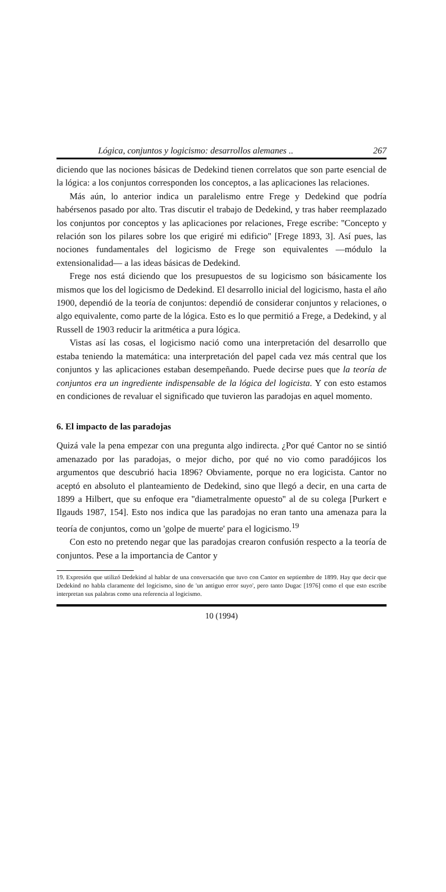Lógica, conjuntos y logicismo: desarrollos alemanes .. 267
diciendo que las nociones básicas de Dedekind tienen correlatos que son parte esencial de la lógica: a los conjuntos corresponden los conceptos, a las aplicaciones las relaciones.
Más aún, lo anterior indica un paralelismo entre Frege y Dedekind que podría habérsenos pasado por alto. Tras discutir el trabajo de Dedekind, y tras haber reemplazado los conjuntos por conceptos y las aplicaciones por relaciones, Frege escribe: ''Concepto y relación son los pilares sobre los que erigiré mi edificio'' [Frege 1893, 3]. Así pues, las nociones fundamentales del logicismo de Frege son equivalentes —módulo la extensionalidad— a las ideas básicas de Dedekind.
Frege nos está diciendo que los presupuestos de su logicismo son básicamente los mismos que los del logicismo de Dedekind. El desarrollo inicial del logicismo, hasta el año 1900, dependió de la teoría de conjuntos: dependió de considerar conjuntos y relaciones, o algo equivalente, como parte de la lógica. Esto es lo que permitió a Frege, a Dedekind, y al Russell de 1903 reducir la aritmética a pura lógica.
Vistas así las cosas, el logicismo nació como una interpretación del desarrollo que estaba teniendo la matemática: una interpretación del papel cada vez más central que los conjuntos y las aplicaciones estaban desempeñando. Puede decirse pues que la teoría de conjuntos era un ingrediente indispensable de la lógica del logicista. Y con esto estamos en condiciones de revaluar el significado que tuvieron las paradojas en aquel momento.
6. El impacto de las paradojas
Quizá vale la pena empezar con una pregunta algo indirecta. ¿Por qué Cantor no se sintió amenazado por las paradojas, o mejor dicho, por qué no vio como paradójicos los argumentos que descubrió hacia 1896? Obviamente, porque no era logicista. Cantor no aceptó en absoluto el planteamiento de Dedekind, sino que llegó a decir, en una carta de 1899 a Hilbert, que su enfoque era ''diametralmente opuesto'' al de su colega [Purkert e Ilgauds 1987, 154]. Esto nos indica que las paradojas no eran tanto una amenaza para la teoría de conjuntos, como un 'golpe de muerte' para el logicismo.<sup>19</sup>
Con esto no pretendo negar que las paradojas crearon confusión respecto a la teoría de conjuntos. Pese a la importancia de Cantor y
19. Expresión que utilizó Dedekind al hablar de una conversación que tuvo con Cantor en septiembre de 1899. Hay que decir que Dedekind no habla claramente del logicismo, sino de 'un antiguo error suyo', pero tanto Dugac [1976] como el que esto escribe interpretan sus palabras como una referencia al logicismo.
10 (1994)